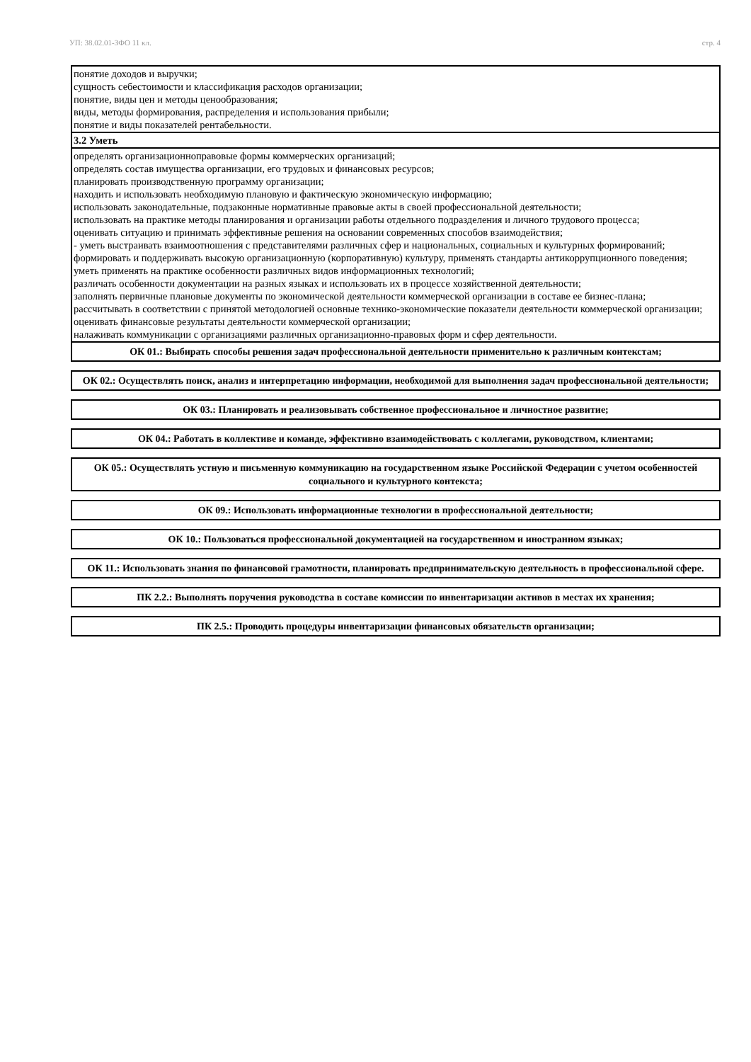УП: 38.02.01-ЗФО 11 кл. стр. 4
| понятие доходов и выручки; сущность себестоимости и классификация расходов организации; понятие, виды цен и методы ценообразования; виды, методы формирования, распределения и использования прибыли; понятие и виды показателей рентабельности. |
| 3.2 Уметь |
| определять организационноправовые формы коммерческих организаций; определять состав имущества организации, его трудовых и финансовых ресурсов; планировать производственную программу организации; находить и использовать необходимую плановую и фактическую экономическую информацию; использовать законодательные, подзаконные нормативные правовые акты в своей профессиональной деятельности; использовать на практике методы планирования и организации работы отдельного подразделения и личного трудового процесса; оценивать ситуацию и принимать эффективные решения на основании современных способов взаимодействия; - уметь выстраивать взаимоотношения с представителями различных сфер и национальных, социальных и культурных формирований; формировать и поддерживать высокую организационную (корпоративную) культуру, применять стандарты антикоррупционного поведения; уметь применять на практике особенности различных видов информационных технологий; различать особенности документации на разных языках и использовать их в процессе хозяйственной деятельности; заполнять первичные плановые документы по экономической деятельности коммерческой организации в составе ее бизнес-плана; рассчитывать в соответствии с принятой методологией основные технико-экономические показатели деятельности коммерческой организации; оценивать финансовые результаты деятельности коммерческой организации; налаживать коммуникации с организациями различных организационно-правовых форм и сфер деятельности. |
ОК 01.: Выбирать способы решения задач профессиональной деятельности применительно к различным контекстам;
ОК 02.: Осуществлять поиск, анализ и интерпретацию информации, необходимой для выполнения задач профессиональной деятельности;
ОК 03.: Планировать и реализовывать собственное профессиональное и личностное развитие;
ОК 04.: Работать в коллективе и команде, эффективно взаимодействовать с коллегами, руководством, клиентами;
ОК 05.: Осуществлять устную и письменную коммуникацию на государственном языке Российской Федерации с учетом особенностей социального и культурного контекста;
ОК 09.: Использовать информационные технологии в профессиональной деятельности;
ОК 10.: Пользоваться профессиональной документацией на государственном и иностранном языках;
ОК 11.: Использовать знания по финансовой грамотности, планировать предпринимательскую деятельность в профессиональной сфере.
ПК 2.2.: Выполнять поручения руководства в составе комиссии по инвентаризации активов в местах их хранения;
ПК 2.5.: Проводить процедуры инвентаризации финансовых обязательств организации;